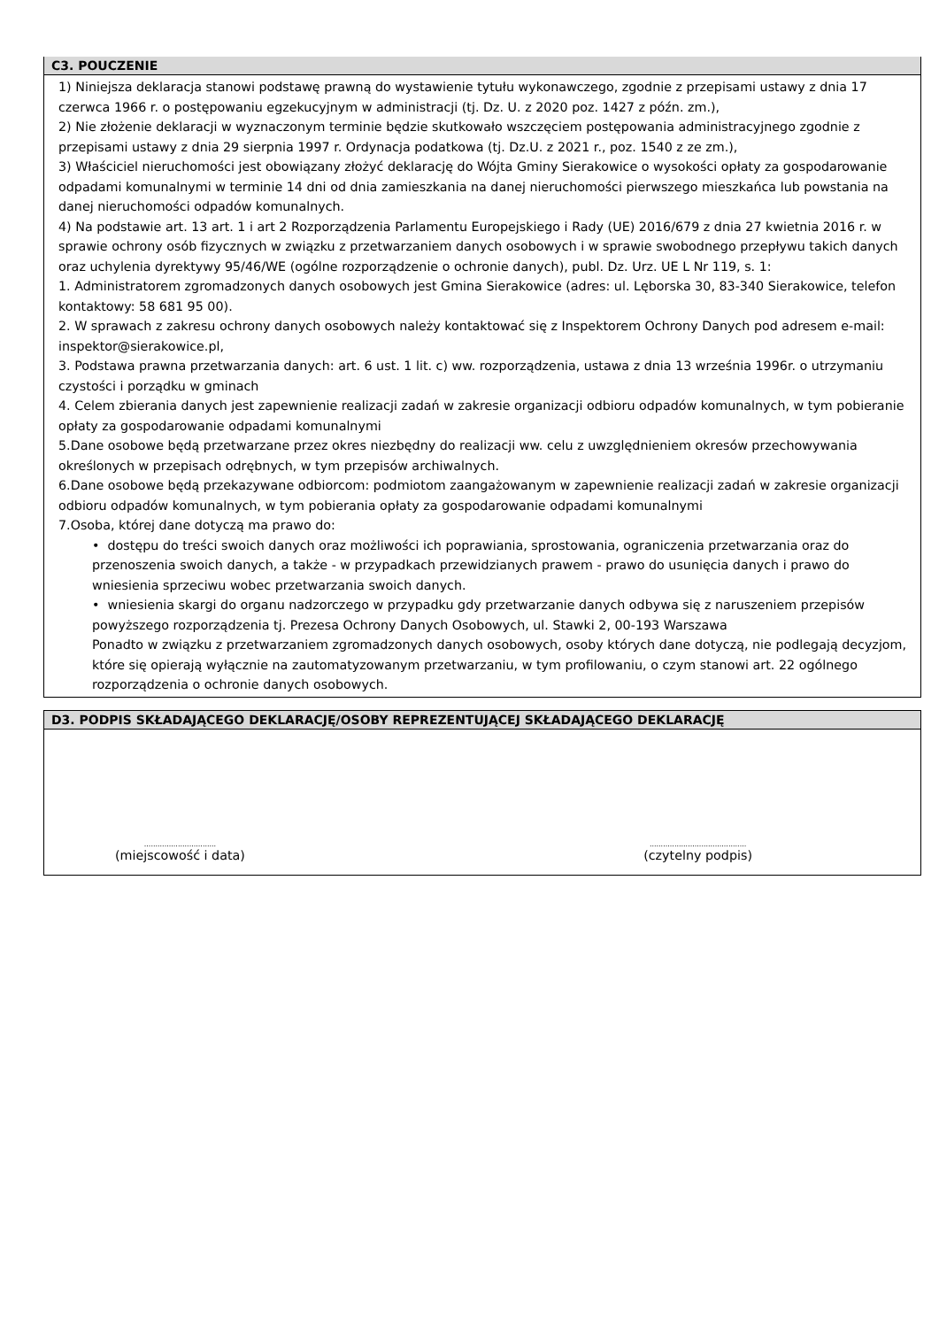C3. POUCZENIE
1) Niniejsza deklaracja stanowi podstawę prawną do wystawienie tytułu wykonawczego, zgodnie z przepisami ustawy z dnia 17 czerwca 1966 r. o postępowaniu egzekucyjnym w administracji (tj. Dz. U. z 2020 poz. 1427 z późn. zm.),
2) Nie złożenie deklaracji w wyznaczonym terminie będzie skutkowało wszczęciem postępowania administracyjnego zgodnie z przepisami ustawy z dnia 29 sierpnia 1997 r. Ordynacja podatkowa (tj. Dz.U. z 2021 r., poz. 1540 z ze zm.),
3) Właściciel nieruchomości jest obowiązany złożyć deklarację do Wójta Gminy Sierakowice o wysokości opłaty za gospodarowanie odpadami komunalnymi w terminie 14 dni od dnia zamieszkania na danej nieruchomości pierwszego mieszkańca lub powstania na danej nieruchomości odpadów komunalnych.
4) Na podstawie art. 13 art. 1 i art 2 Rozporządzenia Parlamentu Europejskiego i Rady (UE) 2016/679 z dnia 27 kwietnia 2016 r. w sprawie ochrony osób fizycznych w związku z przetwarzaniem danych osobowych i w sprawie swobodnego przepływu takich danych oraz uchylenia dyrektywy 95/46/WE (ogólne rozporządzenie o ochronie danych), publ. Dz. Urz. UE L Nr 119, s. 1:
1. Administratorem zgromadzonych danych osobowych jest Gmina Sierakowice (adres: ul. Lęborska 30, 83-340 Sierakowice, telefon kontaktowy: 58 681 95 00).
2. W sprawach z zakresu ochrony danych osobowych należy kontaktować się z Inspektorem Ochrony Danych pod adresem e-mail: inspektor@sierakowice.pl,
3. Podstawa prawna przetwarzania danych: art. 6 ust. 1 lit. c) ww. rozporządzenia, ustawa z dnia 13 września 1996r. o utrzymaniu czystości i porządku w gminach
4. Celem zbierania danych jest zapewnienie realizacji zadań w zakresie organizacji odbioru odpadów komunalnych, w tym pobieranie opłaty za gospodarowanie odpadami komunalnymi
5.Dane osobowe będą przetwarzane przez okres niezbędny do realizacji ww. celu z uwzględnieniem okresów przechowywania określonych w przepisach odrębnych, w tym przepisów archiwalnych.
6.Dane osobowe będą przekazywane odbiorcom: podmiotom zaangażowanym w zapewnienie realizacji zadań w zakresie organizacji odbioru odpadów komunalnych, w tym pobierania opłaty za gospodarowanie odpadami komunalnymi
7.Osoba, której dane dotyczą ma prawo do:
• dostępu do treści swoich danych oraz możliwości ich poprawiania, sprostowania, ograniczenia przetwarzania oraz do przenoszenia swoich danych, a także - w przypadkach przewidzianych prawem - prawo do usunięcia danych i prawo do wniesienia sprzeciwu wobec przetwarzania swoich danych.
• wniesienia skargi do organu nadzorczego w przypadku gdy przetwarzanie danych odbywa się z naruszeniem przepisów powyższego rozporządzenia tj. Prezesa Ochrony Danych Osobowych, ul. Stawki 2, 00-193 Warszawa
Ponadto w związku z przetwarzaniem zgromadzonych danych osobowych, osoby których dane dotyczą, nie podlegają decyzjom, które się opierają wyłącznie na zautomatyzowanym przetwarzaniu, w tym profilowaniu, o czym stanowi art. 22 ogólnego rozporządzenia o ochronie danych osobowych.
D3. PODPIS SKŁADAJĄCEGO DEKLARACJĘ/OSOBY REPREZENTUJĄCEJ SKŁADAJĄCEGO DEKLARACJĘ
................................
(miejscowość i data)
...........................................
(czytelny podpis)